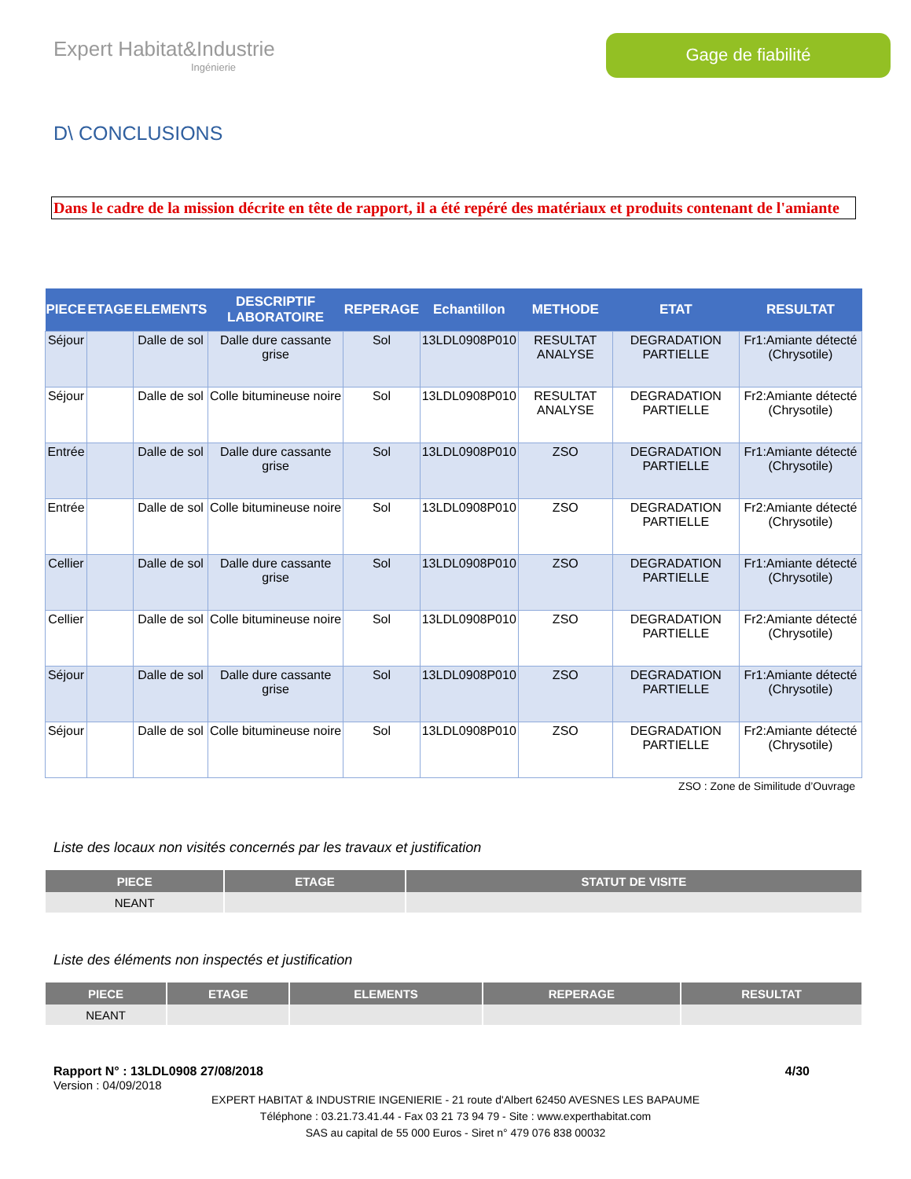Expert Habitat&Industrie
Ingénierie
Gage de fiabilité
D\ CONCLUSIONS
Dans le cadre de la mission décrite en tête de rapport, il a été repéré des matériaux et produits contenant de l'amiante
| PIECE | ETAGE | ELEMENTS | DESCRIPTIF LABORATOIRE | REPERAGE | Echantillon | METHODE | ETAT | RESULTAT |
| --- | --- | --- | --- | --- | --- | --- | --- | --- |
| Séjour | | Dalle de sol | Dalle dure cassante grise | Sol | 13LDL0908P010 | RESULTAT ANALYSE | DEGRADATION PARTIELLE | Fr1:Amiante détecté (Chrysotile) |
| Séjour | | Dalle de sol | Colle bitumineuse noire | Sol | 13LDL0908P010 | RESULTAT ANALYSE | DEGRADATION PARTIELLE | Fr2:Amiante détecté (Chrysotile) |
| Entrée | | Dalle de sol | Dalle dure cassante grise | Sol | 13LDL0908P010 | ZSO | DEGRADATION PARTIELLE | Fr1:Amiante détecté (Chrysotile) |
| Entrée | | Dalle de sol | Colle bitumineuse noire | Sol | 13LDL0908P010 | ZSO | DEGRADATION PARTIELLE | Fr2:Amiante détecté (Chrysotile) |
| Cellier | | Dalle de sol | Dalle dure cassante grise | Sol | 13LDL0908P010 | ZSO | DEGRADATION PARTIELLE | Fr1:Amiante détecté (Chrysotile) |
| Cellier | | Dalle de sol | Colle bitumineuse noire | Sol | 13LDL0908P010 | ZSO | DEGRADATION PARTIELLE | Fr2:Amiante détecté (Chrysotile) |
| Séjour | | Dalle de sol | Dalle dure cassante grise | Sol | 13LDL0908P010 | ZSO | DEGRADATION PARTIELLE | Fr1:Amiante détecté (Chrysotile) |
| Séjour | | Dalle de sol | Colle bitumineuse noire | Sol | 13LDL0908P010 | ZSO | DEGRADATION PARTIELLE | Fr2:Amiante détecté (Chrysotile) |
ZSO : Zone de Similitude d’Ouvrage
Liste des locaux non visités concernés par les travaux et justification
| PIECE | ETAGE | STATUT DE VISITE |
| --- | --- | --- |
| NEANT | | |
Liste des éléments non inspectés et justification
| PIECE | ETAGE | ELEMENTS | REPERAGE | RESULTAT |
| --- | --- | --- | --- | --- |
| NEANT | | | | |
Rapport N° : 13LDL0908 27/08/2018 4/30
Version : 04/09/2018
EXPERT HABITAT & INDUSTRIE INGENIERIE - 21 route d'Albert 62450 AVESNES LES BAPAUME
Téléphone : 03.21.73.41.44 - Fax 03 21 73 94 79 - Site : www.experthabitat.com
SAS au capital de 55 000 Euros - Siret n° 479 076 838 00032